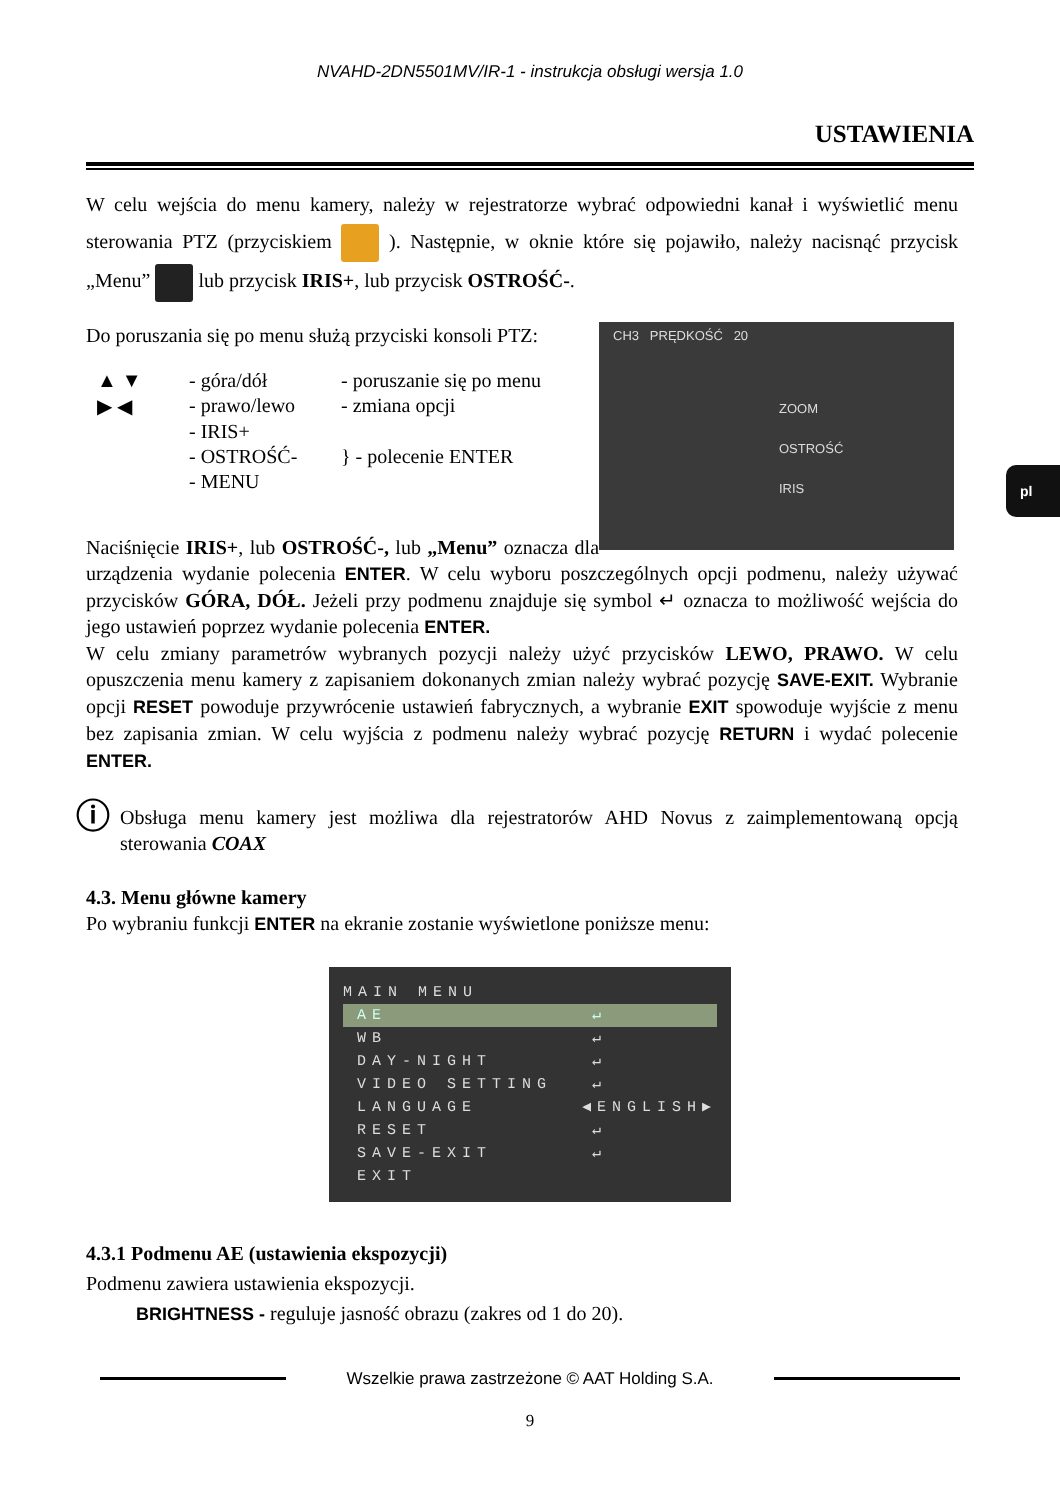NVAHD-2DN5501MV/IR-1 - instrukcja obsługi wersja 1.0
USTAWIENIA
pl
W celu wejścia do menu kamery, należy w rejestratorze wybrać odpowiedni kanał i wyświetlić menu sterowania PTZ (przyciskiem ). Następnie, w oknie które się pojawiło, należy nacisnąć przycisk „Menu” lub przycisk IRIS+, lub przycisk OSTROŚĆ-.
CH3 PRĘDKOŚĆ 20
ZOOM
OSTROŚĆ
IRIS
Do poruszania się po menu służą przyciski konsoli PTZ:
| ▲ ▼ | - góra/dół | - poruszanie się po menu |
| ▶ ◀ | - prawo/lewo | - zmiana opcji |
| | - IRIS+ | } - polecenie ENTER |
| | - OSTROŚĆ- | |
| | - MENU | |
Naciśnięcie IRIS+, lub OSTROŚĆ-, lub „Menu” oznacza dla urządzenia wydanie polecenia ENTER. W celu wyboru poszczególnych opcji podmenu, należy używać przycisków GÓRA, DÓŁ. Jeżeli przy podmenu znajduje się symbol ↵ oznacza to możliwość wejścia do jego ustawień poprzez wydanie polecenia ENTER.
W celu zmiany parametrów wybranych pozycji należy użyć przycisków LEWO, PRAWO. W celu opuszczenia menu kamery z zapisaniem dokonanych zmian należy wybrać pozycję SAVE-EXIT. Wybranie opcji RESET powoduje przywrócenie ustawień fabrycznych, a wybranie EXIT spowoduje wyjście z menu bez zapisania zmian. W celu wyjścia z podmenu należy wybrać pozycję RETURN i wydać polecenie ENTER.
ⓘ Obsługa menu kamery jest możliwa dla rejestratorów AHD Novus z zaimplementowaną opcją sterowania COAX
4.3. Menu główne kamery
Po wybraniu funkcji ENTER na ekranie zostanie wyświetlone poniższe menu:
MAIN MENU
AE ↵
WB ↵
DAY-NIGHT ↵
VIDEO SETTING ↵
LANGUAGE ◀ENGLISH▶
RESET ↵
SAVE-EXIT ↵
EXIT
4.3.1 Podmenu AE (ustawienia ekspozycji)
Podmenu zawiera ustawienia ekspozycji.
BRIGHTNESS - reguluje jasność obrazu (zakres od 1 do 20).
Wszelkie prawa zastrzeżone © AAT Holding S.A.
9